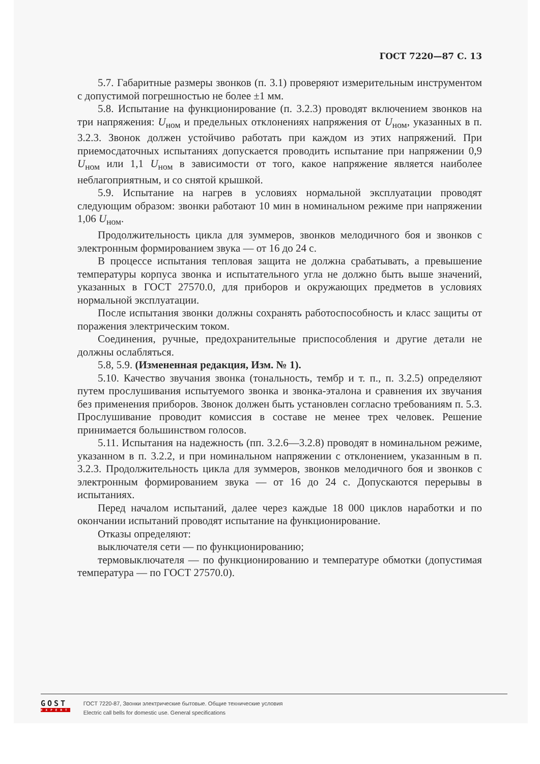ГОСТ 7220—87 С. 13
5.7. Габаритные размеры звонков (п. 3.1) проверяют измерительным инструментом с допустимой погрешностью не более ±1 мм.
5.8. Испытание на функционирование (п. 3.2.3) проводят включением звонков на три напряжения: U<sub>ном</sub> и предельных отклонениях напряжения от U<sub>ном</sub>, указанных в п. 3.2.3. Звонок должен устойчиво работать при каждом из этих напряжений. При приемосдаточных испытаниях допускается проводить испытание при напряжении 0,9 U<sub>ном</sub> или 1,1 U<sub>ном</sub> в зависимости от того, какое напряжение является наиболее неблагоприятным, и со снятой крышкой.
5.9. Испытание на нагрев в условиях нормальной эксплуатации проводят следующим образом: звонки работают 10 мин в номинальном режиме при напряжении 1,06 U<sub>ном</sub>.
Продолжительность цикла для зуммеров, звонков мелодичного боя и звонков с электронным формированием звука — от 16 до 24 с.
В процессе испытания тепловая защита не должна срабатывать, а превышение температуры корпуса звонка и испытательного угла не должно быть выше значений, указанных в ГОСТ 27570.0, для приборов и окружающих предметов в условиях нормальной эксплуатации.
После испытания звонки должны сохранять работоспособность и класс защиты от поражения электрическим током.
Соединения, ручные, предохранительные приспособления и другие детали не должны ослабляться.
5.8, 5.9. (Измененная редакция, Изм. № 1).
5.10. Качество звучания звонка (тональность, тембр и т. п., п. 3.2.5) определяют путем прослушивания испытуемого звонка и звонка-эталона и сравнения их звучания без применения приборов. Звонок должен быть установлен согласно требованиям п. 5.3. Прослушивание проводит комиссия в составе не менее трех человек. Решение принимается большинством голосов.
5.11. Испытания на надежность (пп. 3.2.6—3.2.8) проводят в номинальном режиме, указанном в п. 3.2.2, и при номинальном напряжении с отклонением, указанным в п. 3.2.3. Продолжительность цикла для зуммеров, звонков мелодичного боя и звонков с электронным формированием звука — от 16 до 24 с. Допускаются перерывы в испытаниях.
Перед началом испытаний, далее через каждые 18 000 циклов наработки и по окончании испытаний проводят испытание на функционирование.
Отказы определяют:
выключателя сети — по функционированию;
термовыключателя — по функционированию и температуре обмотки (допустимая температура — по ГОСТ 27570.0).
GOST
EXPERT
ГОСТ 7220-87, Звонки электрические бытовые. Общие технические условия
Electric call bells for domestic use. General specifications